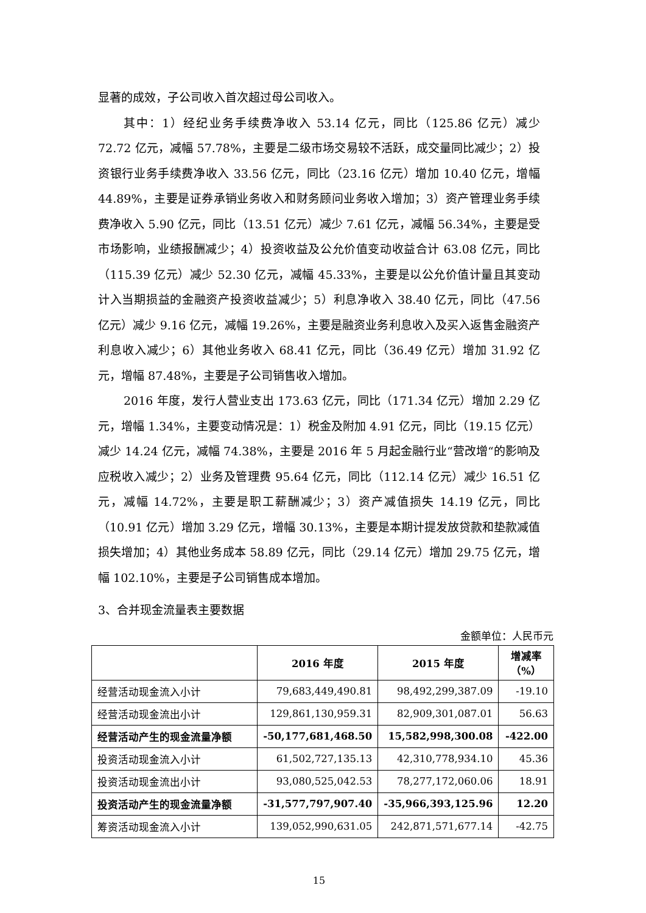显著的成效，子公司收入首次超过母公司收入。
其中：1）经纪业务手续费净收入 53.14 亿元，同比（125.86 亿元）减少 72.72 亿元，减幅 57.78%，主要是二级市场交易较不活跃，成交量同比减少；2）投资银行业务手续费净收入 33.56 亿元，同比（23.16 亿元）增加 10.40 亿元，增幅 44.89%，主要是证券承销业务收入和财务顾问业务收入增加；3）资产管理业务手续费净收入 5.90 亿元，同比（13.51 亿元）减少 7.61 亿元，减幅 56.34%，主要是受市场影响，业绩报酬减少；4）投资收益及公允价值变动收益合计 63.08 亿元，同比（115.39 亿元）减少 52.30 亿元，减幅 45.33%，主要是以公允价值计量且其变动计入当期损益的金融资产投资收益减少；5）利息净收入 38.40 亿元，同比（47.56 亿元）减少 9.16 亿元，减幅 19.26%，主要是融资业务利息收入及买入返售金融资产利息收入减少；6）其他业务收入 68.41 亿元，同比（36.49 亿元）增加 31.92 亿元，增幅 87.48%，主要是子公司销售收入增加。
2016 年度，发行人营业支出 173.63 亿元，同比（171.34 亿元）增加 2.29 亿元，增幅 1.34%，主要变动情况是：1）税金及附加 4.91 亿元，同比（19.15 亿元）减少 14.24 亿元，减幅 74.38%，主要是 2016 年 5 月起金融行业“营改增“的影响及应税收入减少；2）业务及管理费 95.64 亿元，同比（112.14 亿元）减少 16.51 亿元，减幅 14.72%，主要是职工薪酬减少；3）资产减值损失 14.19 亿元，同比（10.91 亿元）增加 3.29 亿元，增幅 30.13%，主要是本期计提发放贷款和垫款减值损失增加；4）其他业务成本 58.89 亿元，同比（29.14 亿元）增加 29.75 亿元，增幅 102.10%，主要是子公司销售成本增加。
3、合并现金流量表主要数据
金额单位：人民币元
| | 2016 年度 | 2015 年度 | 增减率（%） |
| --- | --- | --- | --- |
| 经营活动现金流入小计 | 79,683,449,490.81 | 98,492,299,387.09 | -19.10 |
| 经营活动现金流出小计 | 129,861,130,959.31 | 82,909,301,087.01 | 56.63 |
| 经营活动产生的现金流量净额 | -50,177,681,468.50 | 15,582,998,300.08 | -422.00 |
| 投资活动现金流入小计 | 61,502,727,135.13 | 42,310,778,934.10 | 45.36 |
| 投资活动现金流出小计 | 93,080,525,042.53 | 78,277,172,060.06 | 18.91 |
| 投资活动产生的现金流量净额 | -31,577,797,907.40 | -35,966,393,125.96 | 12.20 |
| 筹资活动现金流入小计 | 139,052,990,631.05 | 242,871,571,677.14 | -42.75 |
15